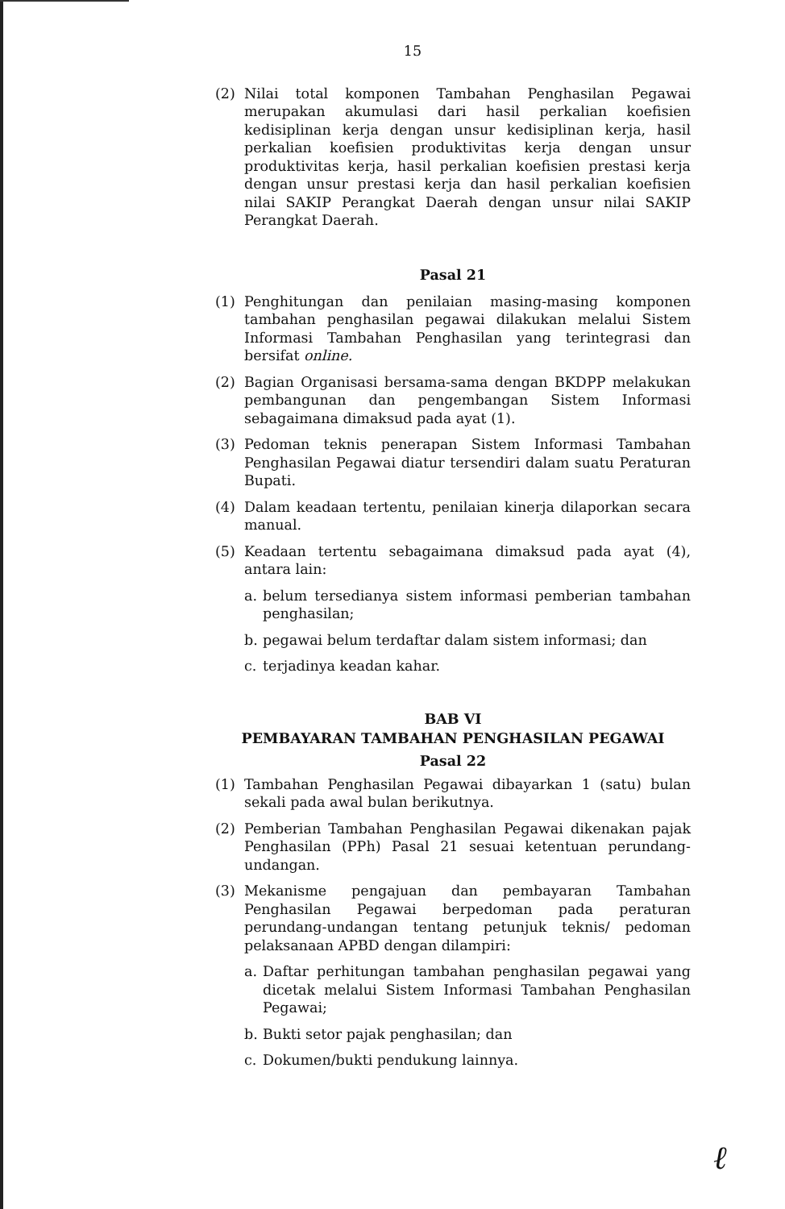15
(2) Nilai total komponen Tambahan Penghasilan Pegawai merupakan akumulasi dari hasil perkalian koefisien kedisiplinan kerja dengan unsur kedisiplinan kerja, hasil perkalian koefisien produktivitas kerja dengan unsur produktivitas kerja, hasil perkalian koefisien prestasi kerja dengan unsur prestasi kerja dan hasil perkalian koefisien nilai SAKIP Perangkat Daerah dengan unsur nilai SAKIP Perangkat Daerah.
Pasal 21
(1) Penghitungan dan penilaian masing-masing komponen tambahan penghasilan pegawai dilakukan melalui Sistem Informasi Tambahan Penghasilan yang terintegrasi dan bersifat online.
(2) Bagian Organisasi bersama-sama dengan BKDPP melakukan pembangunan dan pengembangan Sistem Informasi sebagaimana dimaksud pada ayat (1).
(3) Pedoman teknis penerapan Sistem Informasi Tambahan Penghasilan Pegawai diatur tersendiri dalam suatu Peraturan Bupati.
(4) Dalam keadaan tertentu, penilaian kinerja dilaporkan secara manual.
(5) Keadaan tertentu sebagaimana dimaksud pada ayat (4), antara lain:
a. belum tersedianya sistem informasi pemberian tambahan penghasilan;
b. pegawai belum terdaftar dalam sistem informasi; dan
c. terjadinya keadan kahar.
BAB VI
PEMBAYARAN TAMBAHAN PENGHASILAN PEGAWAI
Pasal 22
(1) Tambahan Penghasilan Pegawai dibayarkan 1 (satu) bulan sekali pada awal bulan berikutnya.
(2) Pemberian Tambahan Penghasilan Pegawai dikenakan pajak Penghasilan (PPh) Pasal 21 sesuai ketentuan perundang-undangan.
(3) Mekanisme pengajuan dan pembayaran Tambahan Penghasilan Pegawai berpedoman pada peraturan perundang-undangan tentang petunjuk teknis/ pedoman pelaksanaan APBD dengan dilampiri:
a. Daftar perhitungan tambahan penghasilan pegawai yang dicetak melalui Sistem Informasi Tambahan Penghasilan Pegawai;
b. Bukti setor pajak penghasilan; dan
c. Dokumen/bukti pendukung lainnya.
ℓ